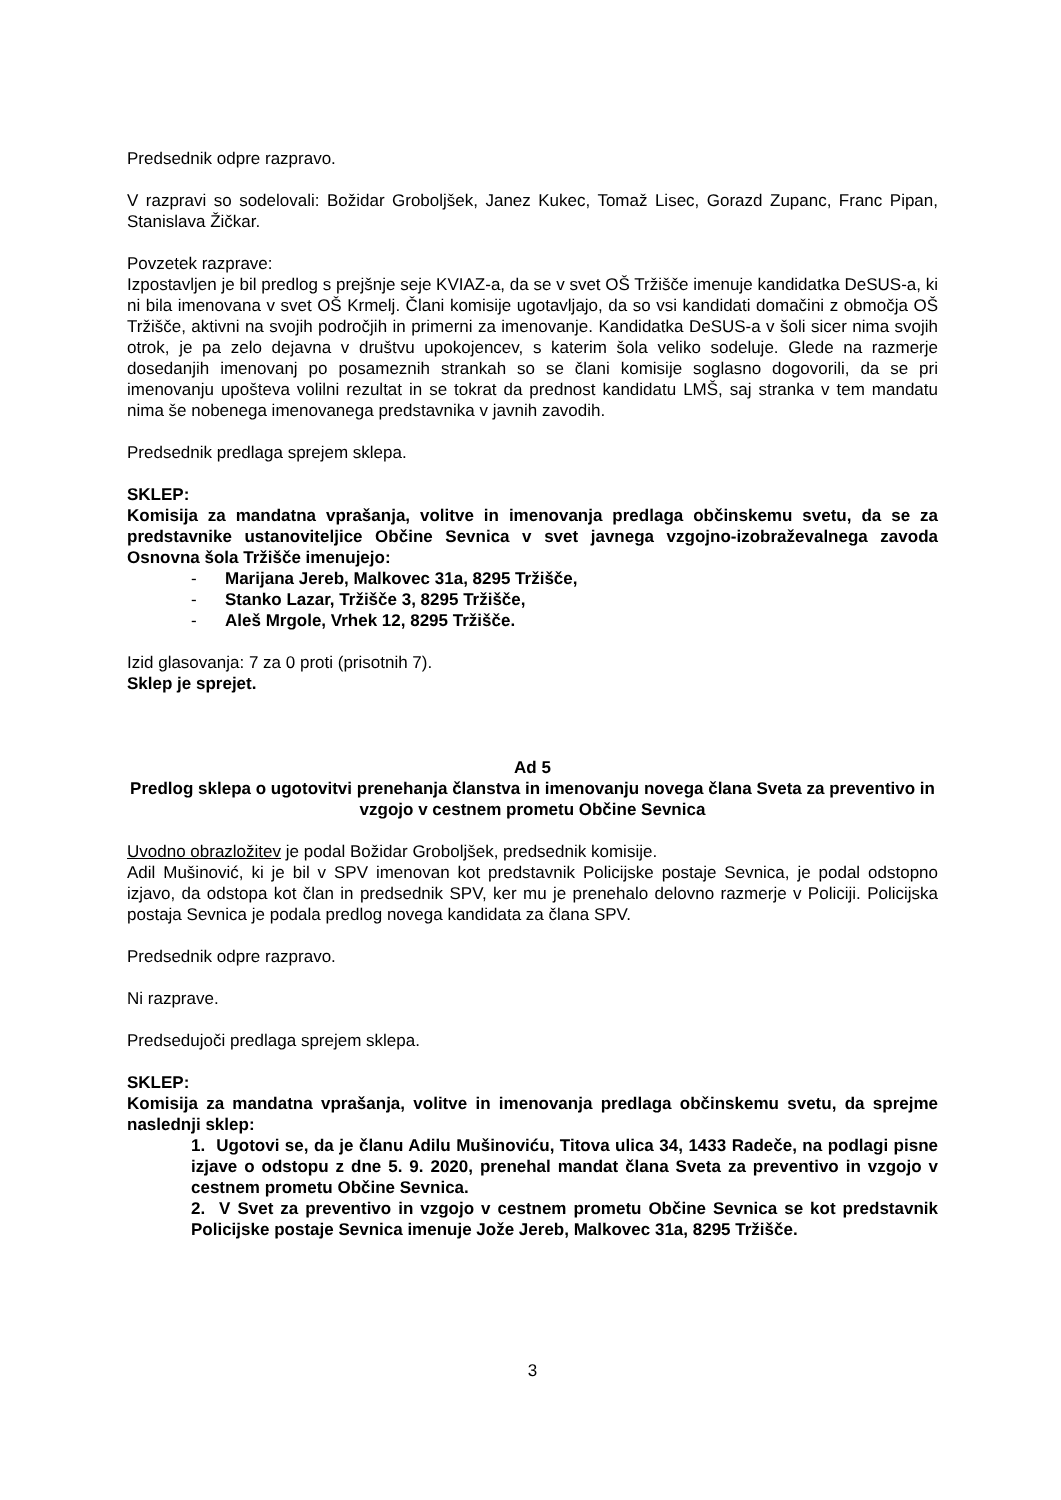Predsednik odpre razpravo.
V razpravi so sodelovali: Božidar Groboljšek, Janez Kukec, Tomaž Lisec, Gorazd Zupanc, Franc Pipan, Stanislava Žičkar.
Povzetek razprave:
Izpostavljen je bil predlog s prejšnje seje KVIAZ-a, da se v svet OŠ Tržišče imenuje kandidatka DeSUS-a, ki ni bila imenovana v svet OŠ Krmelj. Člani komisije ugotavljajo, da so vsi kandidati domačini z območja OŠ Tržišče, aktivni na svojih področjih in primerni za imenovanje. Kandidatka DeSUS-a v šoli sicer nima svojih otrok, je pa zelo dejavna v društvu upokojencev, s katerim šola veliko sodeluje. Glede na razmerje dosedanjih imenovanj po posameznih strankah so se člani komisije soglasno dogovorili, da se pri imenovanju upošteva volilni rezultat in se tokrat da prednost kandidatu LMŠ, saj stranka v tem mandatu nima še nobenega imenovanega predstavnika v javnih zavodih.
Predsednik predlaga sprejem sklepa.
SKLEP:
Komisija za mandatna vprašanja, volitve in imenovanja predlaga občinskemu svetu, da se za predstavnike ustanoviteljice Občine Sevnica v svet javnega vzgojno-izobraževalnega zavoda Osnovna šola Tržišče imenujejo:
- Marijana Jereb, Malkovec 31a, 8295 Tržišče,
- Stanko Lazar, Tržišče 3, 8295 Tržišče,
- Aleš Mrgole, Vrhek 12, 8295 Tržišče.
Izid glasovanja: 7 za 0 proti (prisotnih 7).
Sklep je sprejet.
Ad 5
Predlog sklepa o ugotovitvi prenehanja članstva in imenovanju novega člana Sveta za preventivo in vzgojo v cestnem prometu Občine Sevnica
Uvodno obrazložitev je podal Božidar Groboljšek, predsednik komisije.
Adil Mušinović, ki je bil v SPV imenovan kot predstavnik Policijske postaje Sevnica, je podal odstopno izjavo, da odstopa kot član in predsednik SPV, ker mu je prenehalo delovno razmerje v Policiji. Policijska postaja Sevnica je podala predlog novega kandidata za člana SPV.
Predsednik odpre razpravo.
Ni razprave.
Predsedujoči predlaga sprejem sklepa.
SKLEP:
Komisija za mandatna vprašanja, volitve in imenovanja predlaga občinskemu svetu, da sprejme naslednji sklep:
1. Ugotovi se, da je članu Adilu Mušinoviću, Titova ulica 34, 1433 Radeče, na podlagi pisne izjave o odstopu z dne 5. 9. 2020, prenehal mandat člana Sveta za preventivo in vzgojo v cestnem prometu Občine Sevnica.
2. V Svet za preventivo in vzgojo v cestnem prometu Občine Sevnica se kot predstavnik Policijske postaje Sevnica imenuje Jože Jereb, Malkovec 31a, 8295 Tržišče.
3